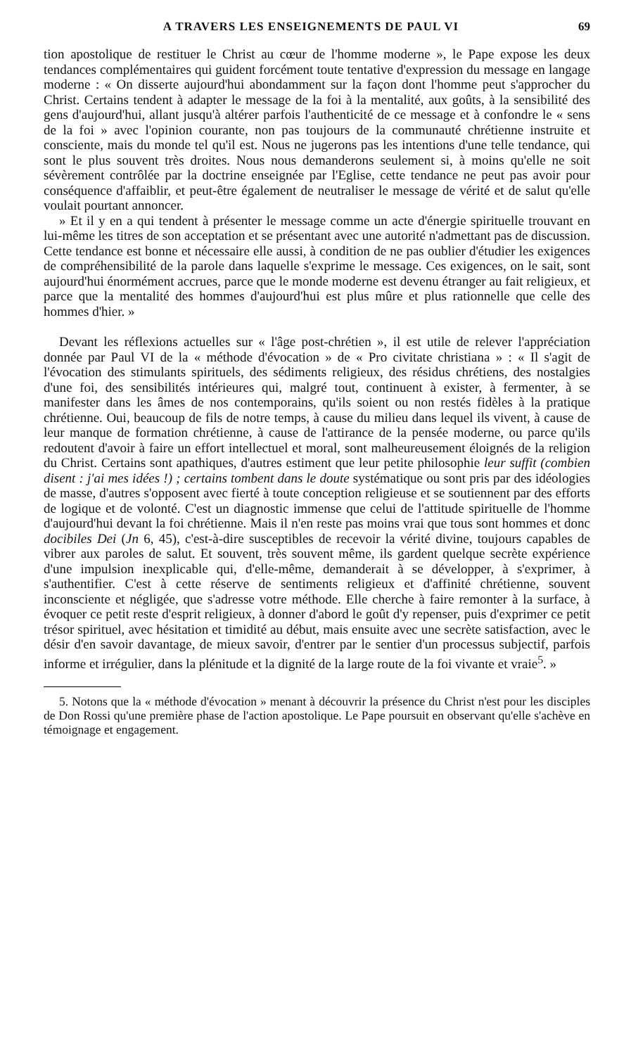A TRAVERS LES ENSEIGNEMENTS DE PAUL VI 69
tion apostolique de restituer le Christ au cœur de l'homme moderne », le Pape expose les deux tendances complémentaires qui guident forcément toute tentative d'expression du message en langage moderne : « On disserte aujourd'hui abondamment sur la façon dont l'homme peut s'approcher du Christ. Certains tendent à adapter le message de la foi à la mentalité, aux goûts, à la sensibilité des gens d'aujourd'hui, allant jusqu'à altérer parfois l'authenticité de ce message et à confondre le « sens de la foi » avec l'opinion courante, non pas toujours de la communauté chrétienne instruite et consciente, mais du monde tel qu'il est. Nous ne jugerons pas les intentions d'une telle tendance, qui sont le plus souvent très droites. Nous nous demanderons seulement si, à moins qu'elle ne soit sévèrement contrôlée par la doctrine enseignée par l'Eglise, cette tendance ne peut pas avoir pour conséquence d'affaiblir, et peut-être également de neutraliser le message de vérité et de salut qu'elle voulait pourtant annoncer.
» Et il y en a qui tendent à présenter le message comme un acte d'énergie spirituelle trouvant en lui-même les titres de son acceptation et se présentant avec une autorité n'admettant pas de discussion. Cette tendance est bonne et nécessaire elle aussi, à condition de ne pas oublier d'étudier les exigences de compréhensibilité de la parole dans laquelle s'exprime le message. Ces exigences, on le sait, sont aujourd'hui énormément accrues, parce que le monde moderne est devenu étranger au fait religieux, et parce que la mentalité des hommes d'aujourd'hui est plus mûre et plus rationnelle que celle des hommes d'hier. »
Devant les réflexions actuelles sur « l'âge post-chrétien », il est utile de relever l'appréciation donnée par Paul VI de la « méthode d'évocation » de « Pro civitate christiana » : « Il s'agit de l'évocation des stimulants spirituels, des sédiments religieux, des résidus chrétiens, des nostalgies d'une foi, des sensibilités intérieures qui, malgré tout, continuent à exister, à fermenter, à se manifester dans les âmes de nos contemporains, qu'ils soient ou non restés fidèles à la pratique chrétienne. Oui, beaucoup de fils de notre temps, à cause du milieu dans lequel ils vivent, à cause de leur manque de formation chrétienne, à cause de l'attirance de la pensée moderne, ou parce qu'ils redoutent d'avoir à faire un effort intellectuel et moral, sont malheureusement éloignés de la religion du Christ. Certains sont apathiques, d'autres estiment que leur petite philosophie leur suffit (combien disent : j'ai mes idées !) ; certains tombent dans le doute systématique ou sont pris par des idéologies de masse, d'autres s'opposent avec fierté à toute conception religieuse et se soutiennent par des efforts de logique et de volonté. C'est un diagnostic immense que celui de l'attitude spirituelle de l'homme d'aujourd'hui devant la foi chrétienne. Mais il n'en reste pas moins vrai que tous sont hommes et donc docibiles Dei (Jn 6, 45), c'est-à-dire susceptibles de recevoir la vérité divine, toujours capables de vibrer aux paroles de salut. Et souvent, très souvent même, ils gardent quelque secrète expérience d'une impulsion inexplicable qui, d'elle-même, demanderait à se développer, à s'exprimer, à s'authentifier. C'est à cette réserve de sentiments religieux et d'affinité chrétienne, souvent inconsciente et négligée, que s'adresse votre méthode. Elle cherche à faire remonter à la surface, à évoquer ce petit reste d'esprit religieux, à donner d'abord le goût d'y repenser, puis d'exprimer ce petit trésor spirituel, avec hésitation et timidité au début, mais ensuite avec une secrète satisfaction, avec le désir d'en savoir davantage, de mieux savoir, d'entrer par le sentier d'un processus subjectif, parfois informe et irrégulier, dans la plénitude et la dignité de la large route de la foi vivante et vraie<sup>5</sup>. »
5. Notons que la « méthode d'évocation » menant à découvrir la présence du Christ n'est pour les disciples de Don Rossi qu'une première phase de l'action apostolique. Le Pape poursuit en observant qu'elle s'achève en témoignage et engagement.